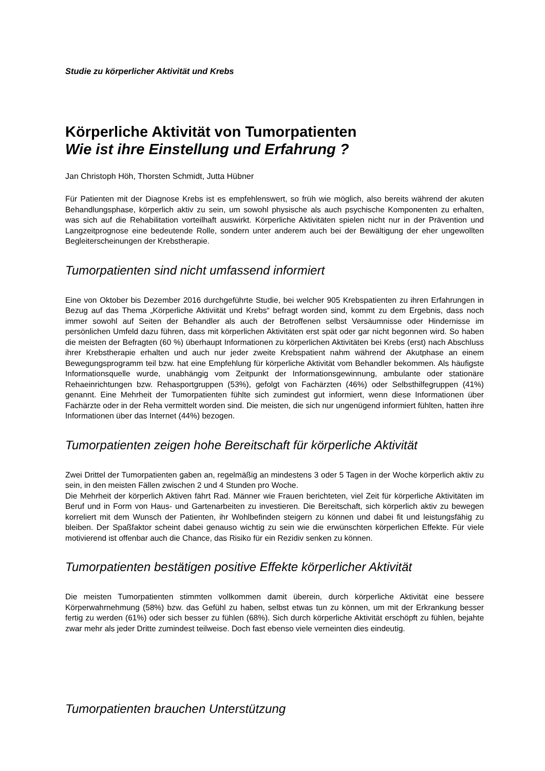Studie zu körperlicher Aktivität und Krebs
Körperliche Aktivität von Tumorpatienten
Wie ist ihre Einstellung und Erfahrung ?
Jan Christoph Höh, Thorsten Schmidt, Jutta Hübner
Für Patienten mit der Diagnose Krebs ist es empfehlenswert, so früh wie möglich, also bereits während der akuten Behandlungsphase, körperlich aktiv zu sein, um sowohl physische als auch psychische Komponenten zu erhalten, was sich auf die Rehabilitation vorteilhaft auswirkt. Körperliche Aktivitäten spielen nicht nur in der Prävention und Langzeitprognose eine bedeutende Rolle, sondern unter anderem auch bei der Bewältigung der eher ungewollten Begleiterscheinungen der Krebstherapie.
Tumorpatienten sind nicht umfassend informiert
Eine von Oktober bis Dezember 2016 durchgeführte Studie, bei welcher 905 Krebspatienten zu ihren Erfahrungen in Bezug auf das Thema „Körperliche Aktiviität und Krebs“ befragt worden sind, kommt zu dem Ergebnis, dass noch immer sowohl auf Seiten der Behandler als auch der Betroffenen selbst Versäumnisse oder Hindernisse im persönlichen Umfeld dazu führen, dass mit körperlichen Aktivitäten erst spät oder gar nicht begonnen wird. So haben die meisten der Befragten (60 %) überhaupt Informationen zu körperlichen Aktivitäten bei Krebs (erst) nach Abschluss ihrer Krebstherapie erhalten und auch nur jeder zweite Krebspatient nahm während der Akutphase an einem Bewegungsprogramm teil bzw. hat eine Empfehlung für körperliche Aktivität vom Behandler bekommen. Als häufigste Informationsquelle wurde, unabhängig vom Zeitpunkt der Informationsgewinnung, ambulante oder stationäre Rehaeinrichtungen bzw. Rehasportgruppen (53%), gefolgt von Fachärzten (46%) oder Selbsthilfegruppen (41%) genannt. Eine Mehrheit der Tumorpatienten fühlte sich zumindest gut informiert, wenn diese Informationen über Fachärzte oder in der Reha vermittelt worden sind. Die meisten, die sich nur ungenügend informiert fühlten, hatten ihre Informationen über das Internet (44%) bezogen.
Tumorpatienten zeigen hohe Bereitschaft für körperliche Aktivität
Zwei Drittel der Tumorpatienten gaben an, regelmäßig an mindestens 3 oder 5 Tagen in der Woche körperlich aktiv zu sein, in den meisten Fällen zwischen 2 und 4 Stunden pro Woche.
Die Mehrheit der körperlich Aktiven fährt Rad. Männer wie Frauen berichteten, viel Zeit für körperliche Aktivitäten im Beruf und in Form von Haus- und Gartenarbeiten zu investieren. Die Bereitschaft, sich körperlich aktiv zu bewegen korreliert mit dem Wunsch der Patienten, ihr Wohlbefinden steigern zu können und dabei fit und leistungsfähig zu bleiben. Der Spaßfaktor scheint dabei genauso wichtig zu sein wie die erwünschten körperlichen Effekte. Für viele motivierend ist offenbar auch die Chance, das Risiko für ein Rezidiv senken zu können.
Tumorpatienten bestätigen positive Effekte körperlicher Aktivität
Die meisten Tumorpatienten stimmten vollkommen damit überein, durch körperliche Aktivität eine bessere Körperwahrnehmung (58%) bzw. das Gefühl zu haben, selbst etwas tun zu können, um mit der Erkrankung besser fertig zu werden (61%) oder sich besser zu fühlen (68%). Sich durch körperliche Aktivität erschöpft zu fühlen, bejahte zwar mehr als jeder Dritte zumindest teilweise. Doch fast ebenso viele verneinten dies eindeutig.
Tumorpatienten brauchen Unterstützung